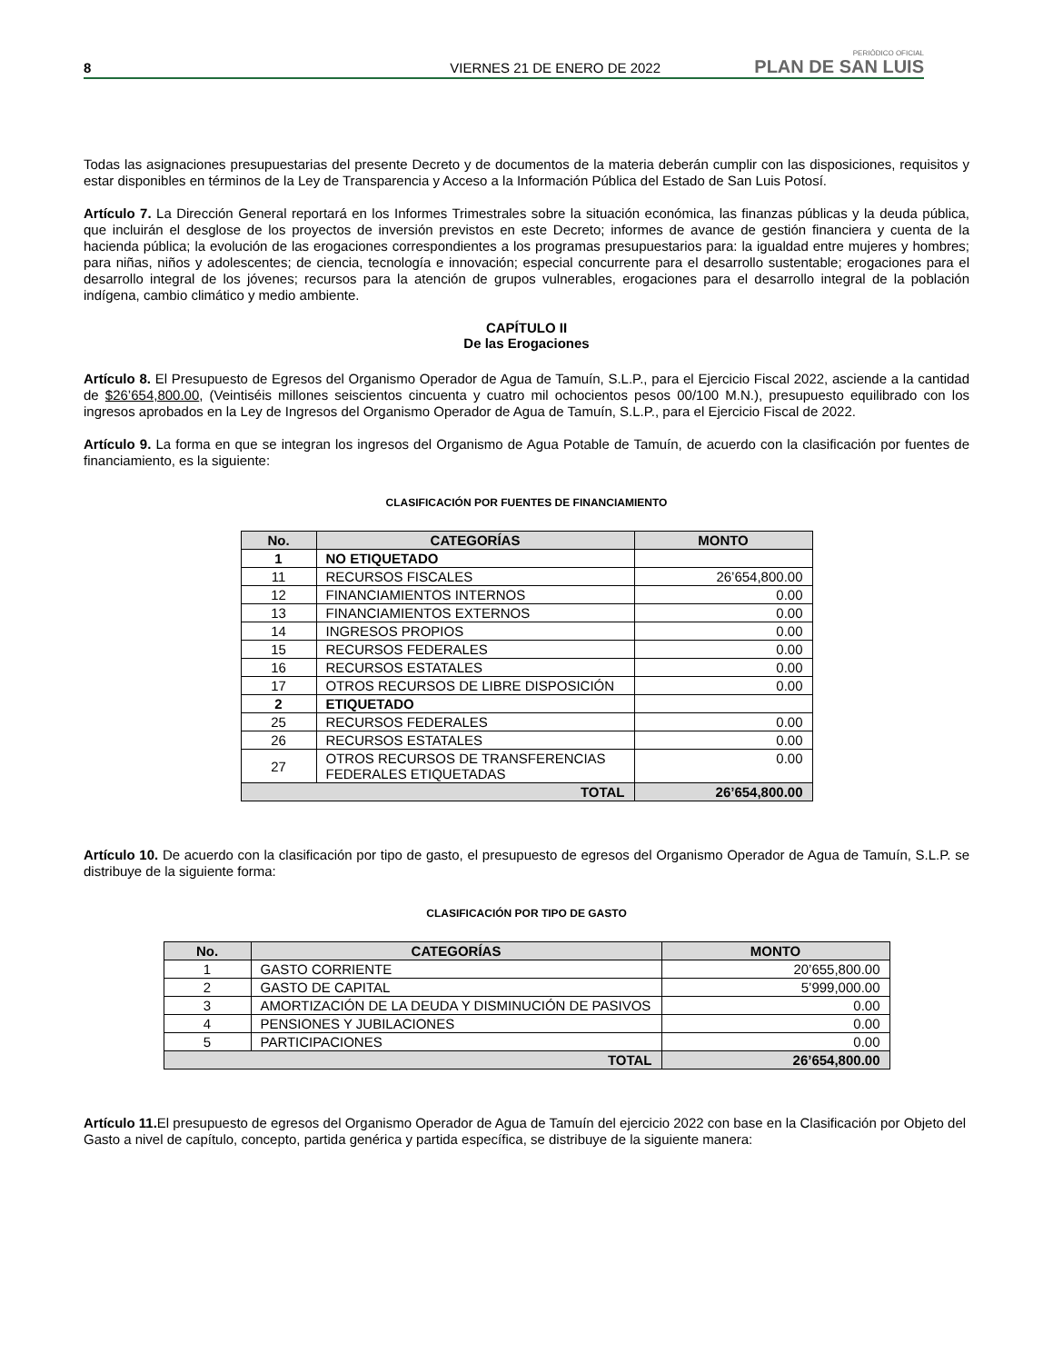8 VIERNES 21 DE ENERO DE 2022 PERIÓDICO OFICIAL
PLAN DE SAN LUIS
Todas las asignaciones presupuestarias del presente Decreto y de documentos de la materia deberán cumplir con las disposiciones, requisitos y estar disponibles en términos de la Ley de Transparencia y Acceso a la Información Pública del Estado de San Luis Potosí.
Artículo 7. La Dirección General reportará en los Informes Trimestrales sobre la situación económica, las finanzas públicas y la deuda pública, que incluirán el desglose de los proyectos de inversión previstos en este Decreto; informes de avance de gestión financiera y cuenta de la hacienda pública; la evolución de las erogaciones correspondientes a los programas presupuestarios para: la igualdad entre mujeres y hombres; para niñas, niños y adolescentes; de ciencia, tecnología e innovación; especial concurrente para el desarrollo sustentable; erogaciones para el desarrollo integral de los jóvenes; recursos para la atención de grupos vulnerables, erogaciones para el desarrollo integral de la población indígena, cambio climático y medio ambiente.
CAPÍTULO II
De las Erogaciones
Artículo 8. El Presupuesto de Egresos del Organismo Operador de Agua de Tamuín, S.L.P., para el Ejercicio Fiscal 2022, asciende a la cantidad de $26’654,800.00, (Veintiséis millones seiscientos cincuenta y cuatro mil ochocientos pesos 00/100 M.N.), presupuesto equilibrado con los ingresos aprobados en la Ley de Ingresos del Organismo Operador de Agua de Tamuín, S.L.P., para el Ejercicio Fiscal de 2022.
Artículo 9. La forma en que se integran los ingresos del Organismo de Agua Potable de Tamuín, de acuerdo con la clasificación por fuentes de financiamiento, es la siguiente:
CLASIFICACIÓN POR FUENTES DE FINANCIAMIENTO
| No. | CATEGORÍAS | MONTO |
| --- | --- | --- |
| 1 | NO ETIQUETADO | |
| 11 | RECURSOS FISCALES | 26’654,800.00 |
| 12 | FINANCIAMIENTOS INTERNOS | 0.00 |
| 13 | FINANCIAMIENTOS EXTERNOS | 0.00 |
| 14 | INGRESOS PROPIOS | 0.00 |
| 15 | RECURSOS FEDERALES | 0.00 |
| 16 | RECURSOS ESTATALES | 0.00 |
| 17 | OTROS RECURSOS DE LIBRE DISPOSICIÓN | 0.00 |
| 2 | ETIQUETADO | |
| 25 | RECURSOS FEDERALES | 0.00 |
| 26 | RECURSOS ESTATALES | 0.00 |
| 27 | OTROS RECURSOS DE TRANSFERENCIAS FEDERALES ETIQUETADAS | 0.00 |
| TOTAL | | 26’654,800.00 |
Artículo 10. De acuerdo con la clasificación por tipo de gasto, el presupuesto de egresos del Organismo Operador de Agua de Tamuín, S.L.P. se distribuye de la siguiente forma:
CLASIFICACIÓN POR TIPO DE GASTO
| No. | CATEGORÍAS | MONTO |
| --- | --- | --- |
| 1 | GASTO CORRIENTE | 20’655,800.00 |
| 2 | GASTO DE CAPITAL | 5’999,000.00 |
| 3 | AMORTIZACIÓN DE LA DEUDA Y DISMINUCIÓN DE PASIVOS | 0.00 |
| 4 | PENSIONES Y JUBILACIONES | 0.00 |
| 5 | PARTICIPACIONES | 0.00 |
| TOTAL | | 26’654,800.00 |
Artículo 11. El presupuesto de egresos del Organismo Operador de Agua de Tamuín del ejercicio 2022 con base en la Clasificación por Objeto del Gasto a nivel de capítulo, concepto, partida genérica y partida específica, se distribuye de la siguiente manera: